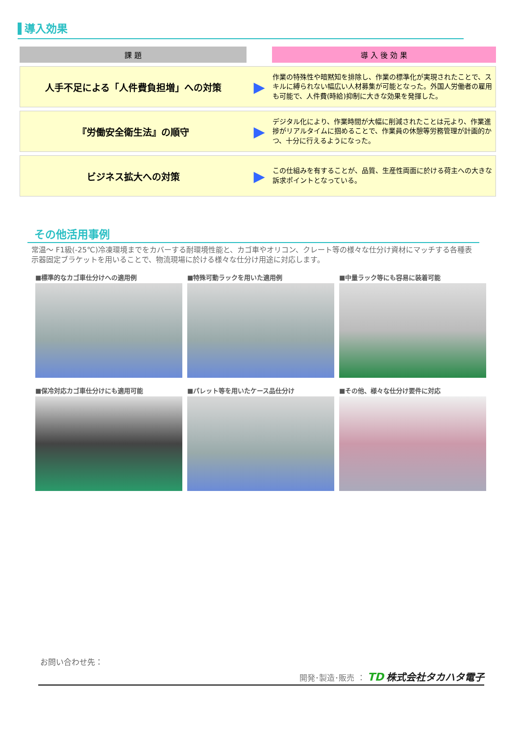導入効果
| 課 題 | | 導 入 後 効 果 |
| --- | --- | --- |
| 人手不足による「人件費負担増」への対策 | ▶ | 作業の特殊性や暗黙知を排除し、作業の標準化が実現されたことで、スキルに縛られない幅広い人材募集が可能となった。外国人労働者の雇用も可能で、人件費(時給)抑制に大きな効果を発揮した。 |
| 『労働安全衛生法』の順守 | ▶ | デジタル化により、作業時間が大幅に削減されたことは元より、作業進捗がリアルタイムに掴めることで、作業員の休憩等労務管理が計画的かつ、十分に行えるようになった。 |
| ビジネス拡大への対策 | ▶ | この仕組みを有することが、品質、生産性両面に於ける荷主への大きな訴求ポイントとなっている。 |
その他活用事例
常温～ F1級(-25℃)冷凍環境までをカバーする耐環境性能と、カゴ車やオリコン、クレート等の様々な仕分け資材にマッチする各種表示器固定ブラケットを用いることで、物流現場に於ける様々な仕分け用途に対応します。
■標準的なカゴ車仕分けへの適用例
■特殊可動ラックを用いた適用例
■中量ラック等にも容易に装着可能
■保冷対応カゴ車仕分けにも適用可能
■パレット等を用いたケース品仕分け
■その他、様々な仕分け要件に対応
お問い合わせ先：
開発･製造･販売 ： TD 株式会社タカハタ電子